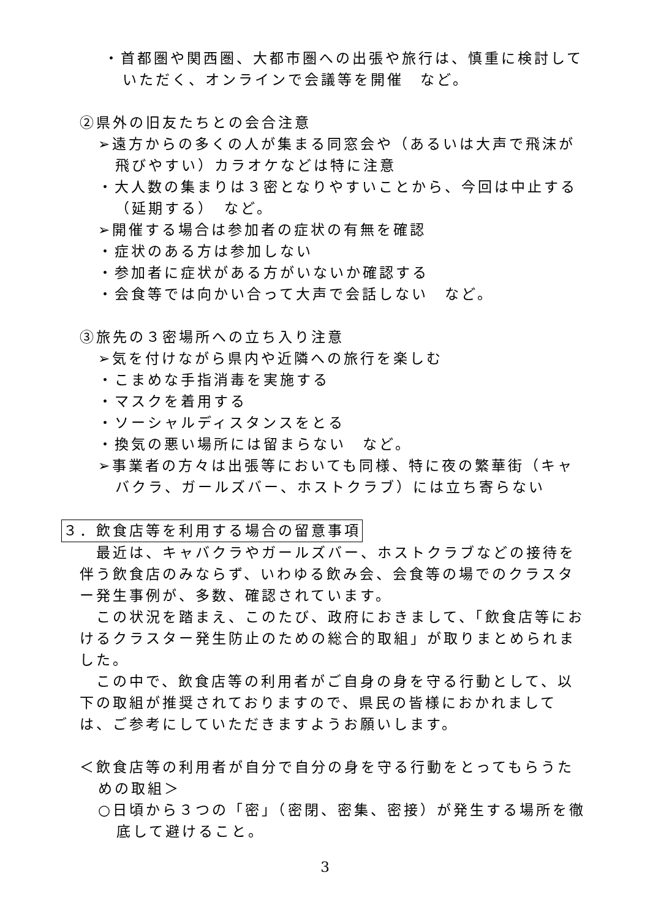・首都圏や関西圏、大都市圏への出張や旅行は、慎重に検討していただく、オンラインで会議等を開催　など。
②県外の旧友たちとの会合注意
➢遠方からの多くの人が集まる同窓会や（あるいは大声で飛沫が飛びやすい）カラオケなどは特に注意
・大人数の集まりは３密となりやすいことから、今回は中止する（延期する）　など。
➢開催する場合は参加者の症状の有無を確認
・症状のある方は参加しない
・参加者に症状がある方がいないか確認する
・会食等では向かい合って大声で会話しない　など。
③旅先の３密場所への立ち入り注意
➢気を付けながら県内や近隣への旅行を楽しむ
・こまめな手指消毒を実施する
・マスクを着用する
・ソーシャルディスタンスをとる
・換気の悪い場所には留まらない　など。
➢事業者の方々は出張等においても同様、特に夜の繁華街（キャバクラ、ガールズバー、ホストクラブ）には立ち寄らない
３．飲食店等を利用する場合の留意事項
　最近は、キャバクラやガールズバー、ホストクラブなどの接待を伴う飲食店のみならず、いわゆる飲み会、会食等の場でのクラスター発生事例が、多数、確認されています。
　この状況を踏まえ、このたび、政府におきまして、「飲食店等におけるクラスター発生防止のための総合的取組」が取りまとめられました。
　この中で、飲食店等の利用者がご自身の身を守る行動として、以下の取組が推奨されておりますので、県民の皆様におかれましては、ご参考にしていただきますようお願いします。
＜飲食店等の利用者が自分で自分の身を守る行動をとってもらうための取組＞
○日頃から３つの「密」（密閉、密集、密接）が発生する場所を徹底して避けること。
3